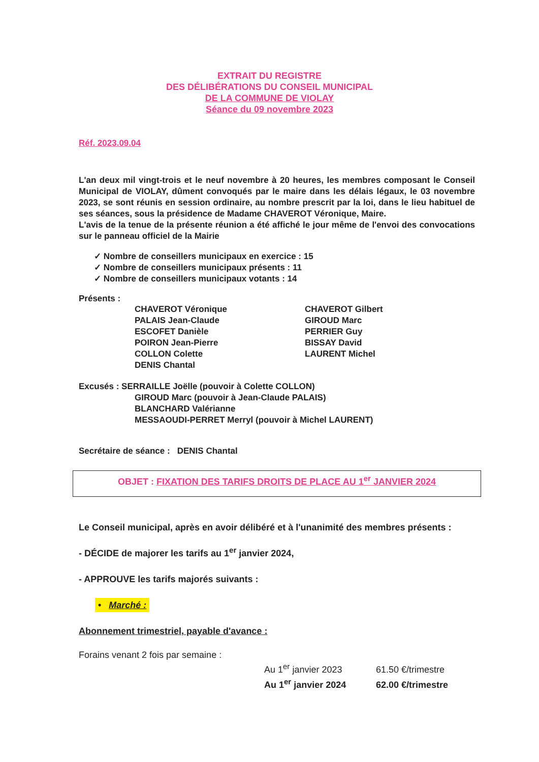EXTRAIT DU REGISTRE
DES DÉLIBÉRATIONS DU CONSEIL MUNICIPAL
DE LA COMMUNE DE VIOLAY
Séance du 09 novembre 2023
Réf. 2023.09.04
L'an deux mil vingt-trois et le neuf novembre à 20 heures, les membres composant le Conseil Municipal de VIOLAY, dûment convoqués par le maire dans les délais légaux, le 03 novembre 2023, se sont réunis en session ordinaire, au nombre prescrit par la loi, dans le lieu habituel de ses séances, sous la présidence de Madame CHAVEROT Véronique, Maire.
L'avis de la tenue de la présente réunion a été affiché le jour même de l'envoi des convocations sur le panneau officiel de la Mairie
✓ Nombre de conseillers municipaux en exercice : 15
✓ Nombre de conseillers municipaux présents : 11
✓ Nombre de conseillers municipaux votants : 14
Présents :
CHAVEROT Véronique
PALAIS Jean-Claude
ESCOFET Danièle
POIRON Jean-Pierre
COLLON Colette
DENIS Chantal
CHAVEROT Gilbert
GIROUD Marc
PERRIER Guy
BISSAY David
LAURENT Michel
Excusés : SERRAILLE Joëlle (pouvoir à Colette COLLON)
GIROUD Marc (pouvoir à Jean-Claude PALAIS)
BLANCHARD Valérianne
MESSAOUDI-PERRET Merryl (pouvoir à Michel LAURENT)
Secrétaire de séance : DENIS Chantal
OBJET : FIXATION DES TARIFS DROITS DE PLACE AU 1<sup>er</sup> JANVIER 2024
Le Conseil municipal, après en avoir délibéré et à l'unanimité des membres présents :
- DÉCIDE de majorer les tarifs au 1<sup>er</sup> janvier 2024,
- APPROUVE les tarifs majorés suivants :
• Marché :
Abonnement trimestriel, payable d'avance :
Forains venant 2 fois par semaine :
Au 1<sup>er</sup> janvier 2023 61.50 €/trimestre
Au 1<sup>er</sup> janvier 2024 62.00 €/trimestre